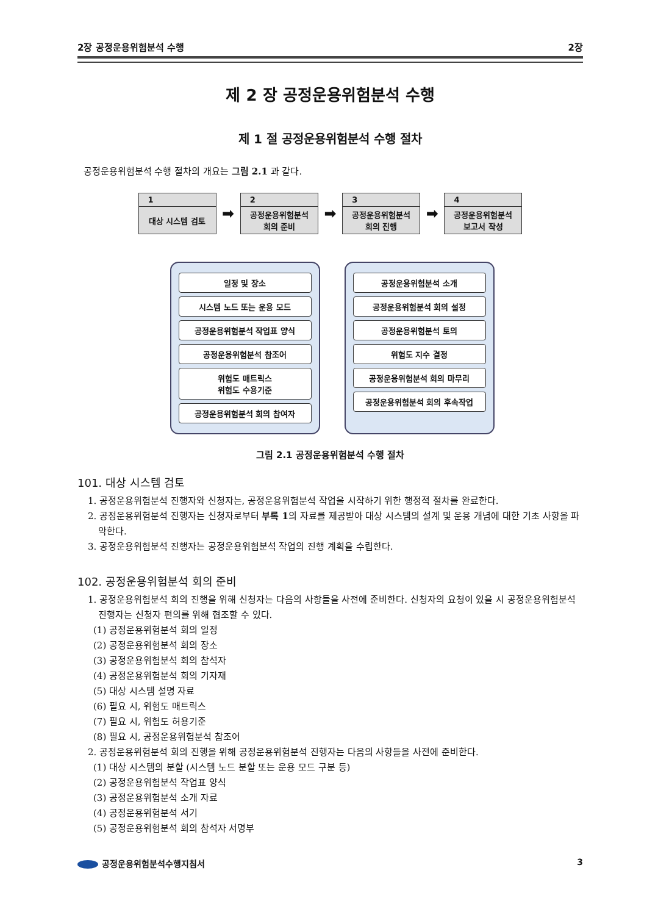2장 공정운용위험분석 수행 2장
제 2 장 공정운용위험분석 수행
제 1 절 공정운용위험분석 수행 절차
공정운용위험분석 수행 절차의 개요는 그림 2.1 과 같다.
1
대상 시스템 검토
➡
2
공정운용위험분석
회의 준비
➡
3
공정운용위험분석
회의 진행
➡
4
공정운용위험분석
보고서 작성
일정 및 장소
시스템 노드 또는 운용 모드
공정운용위험분석 작업표 양식
공정운용위험분석 참조어
위험도 매트릭스
위험도 수용기준
공정운용위험분석 회의 참여자
공정운용위험분석 소개
공정운용위험분석 회의 설정
공정운용위험분석 토의
위험도 지수 결정
공정운용위험분석 회의 마무리
공정운용위험분석 회의 후속작업
그림 2.1 공정운용위험분석 수행 절차
101. 대상 시스템 검토
1. 공정운용위험분석 진행자와 신청자는, 공정운용위험분석 작업을 시작하기 위한 행정적 절차를 완료한다.
2. 공정운용위험분석 진행자는 신청자로부터 부록 1의 자료를 제공받아 대상 시스템의 설계 및 운용 개념에 대한 기초 사항을 파악한다.
3. 공정운용위험분석 진행자는 공정운용위험분석 작업의 진행 계획을 수립한다.
102. 공정운용위험분석 회의 준비
1. 공정운용위험분석 회의 진행을 위해 신청자는 다음의 사항들을 사전에 준비한다. 신청자의 요청이 있을 시 공정운용위험분석 진행자는 신청자 편의를 위해 협조할 수 있다.
(1) 공정운용위험분석 회의 일정
(2) 공정운용위험분석 회의 장소
(3) 공정운용위험분석 회의 참석자
(4) 공정운용위험분석 회의 기자재
(5) 대상 시스템 설명 자료
(6) 필요 시, 위험도 매트릭스
(7) 필요 시, 위험도 허용기준
(8) 필요 시, 공정운용위험분석 참조어
2. 공정운용위험분석 회의 진행을 위해 공정운용위험분석 진행자는 다음의 사항들을 사전에 준비한다.
(1) 대상 시스템의 분할 (시스템 노드 분할 또는 운용 모드 구분 등)
(2) 공정운용위험분석 작업표 양식
(3) 공정운용위험분석 소개 자료
(4) 공정운용위험분석 서기
(5) 공정운용위험분석 회의 참석자 서명부
공정운용위험분석수행지침서 3